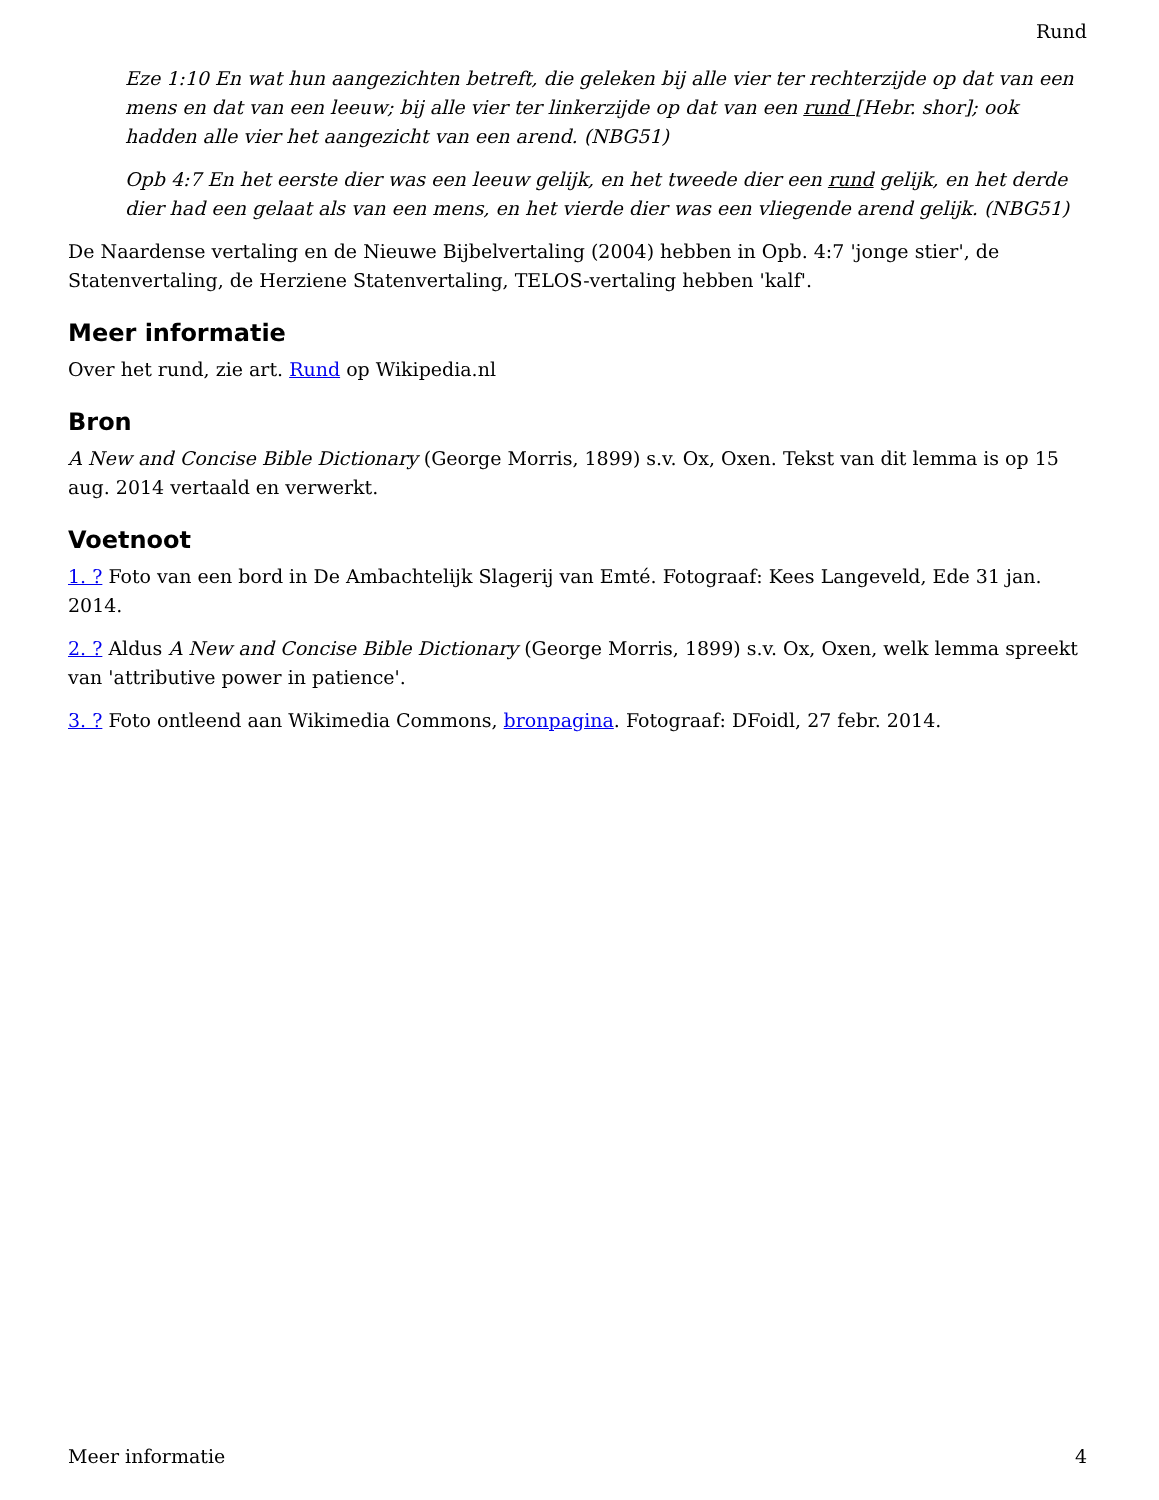Rund
Eze 1:10 En wat hun aangezichten betreft, die geleken bij alle vier ter rechterzijde op dat van een mens en dat van een leeuw; bij alle vier ter linkerzijde op dat van een rund [Hebr. shor]; ook hadden alle vier het aangezicht van een arend. (NBG51)
Opb 4:7 En het eerste dier was een leeuw gelijk, en het tweede dier een rund gelijk, en het derde dier had een gelaat als van een mens, en het vierde dier was een vliegende arend gelijk. (NBG51)
De Naardense vertaling en de Nieuwe Bijbelvertaling (2004) hebben in Opb. 4:7 'jonge stier', de Statenvertaling, de Herziene Statenvertaling, TELOS-vertaling hebben 'kalf'.
Meer informatie
Over het rund, zie art. Rund op Wikipedia.nl
Bron
A New and Concise Bible Dictionary (George Morris, 1899) s.v. Ox, Oxen. Tekst van dit lemma is op 15 aug. 2014 vertaald en verwerkt.
Voetnoot
1. ? Foto van een bord in De Ambachtelijk Slagerij van Emté. Fotograaf: Kees Langeveld, Ede 31 jan. 2014.
2. ? Aldus A New and Concise Bible Dictionary (George Morris, 1899) s.v. Ox, Oxen, welk lemma spreekt van 'attributive power in patience'.
3. ? Foto ontleend aan Wikimedia Commons, bronpagina. Fotograaf: DFoidl, 27 febr. 2014.
Meer informatie 4